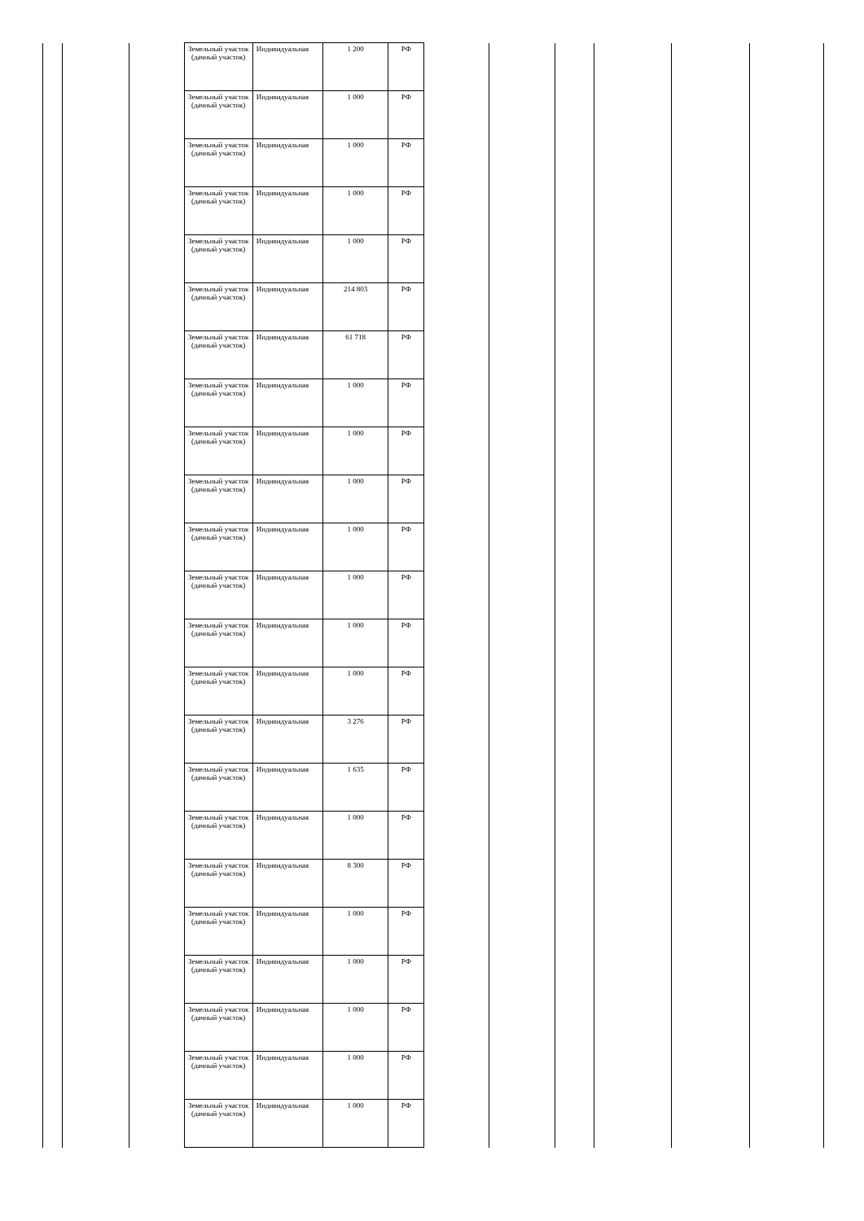| | | | Земельный участок (дачный участок) | Индивидуальная | 1 200 | РФ | | | | | | |
| | | | Земельный участок (дачный участок) | Индивидуальная | 1 000 | РФ | | | | | | |
| | | | Земельный участок (дачный участок) | Индивидуальная | 1 000 | РФ | | | | | | |
| | | | Земельный участок (дачный участок) | Индивидуальная | 1 000 | РФ | | | | | | |
| | | | Земельный участок (дачный участок) | Индивидуальная | 1 000 | РФ | | | | | | |
| | | | Земельный участок (дачный участок) | Индивидуальная | 214 803 | РФ | | | | | | |
| | | | Земельный участок (дачный участок) | Индивидуальная | 61 718 | РФ | | | | | | |
| | | | Земельный участок (дачный участок) | Индивидуальная | 1 000 | РФ | | | | | | |
| | | | Земельный участок (дачный участок) | Индивидуальная | 1 000 | РФ | | | | | | |
| | | | Земельный участок (дачный участок) | Индивидуальная | 1 000 | РФ | | | | | | |
| | | | Земельный участок (дачный участок) | Индивидуальная | 1 000 | РФ | | | | | | |
| | | | Земельный участок (дачный участок) | Индивидуальная | 1 000 | РФ | | | | | | |
| | | | Земельный участок (дачный участок) | Индивидуальная | 1 000 | РФ | | | | | | |
| | | | Земельный участок (дачный участок) | Индивидуальная | 1 000 | РФ | | | | | | |
| | | | Земельный участок (дачный участок) | Индивидуальная | 3 276 | РФ | | | | | | |
| | | | Земельный участок (дачный участок) | Индивидуальная | 1 635 | РФ | | | | | | |
| | | | Земельный участок (дачный участок) | Индивидуальная | 1 000 | РФ | | | | | | |
| | | | Земельный участок (дачный участок) | Индивидуальная | 8 300 | РФ | | | | | | |
| | | | Земельный участок (дачный участок) | Индивидуальная | 1 000 | РФ | | | | | | |
| | | | Земельный участок (дачный участок) | Индивидуальная | 1 000 | РФ | | | | | | |
| | | | Земельный участок (дачный участок) | Индивидуальная | 1 000 | РФ | | | | | | |
| | | | Земельный участок (дачный участок) | Индивидуальная | 1 000 | РФ | | | | | | |
| | | | Земельный участок (дачный участок) | Индивидуальная | 1 000 | РФ | | | | | | |